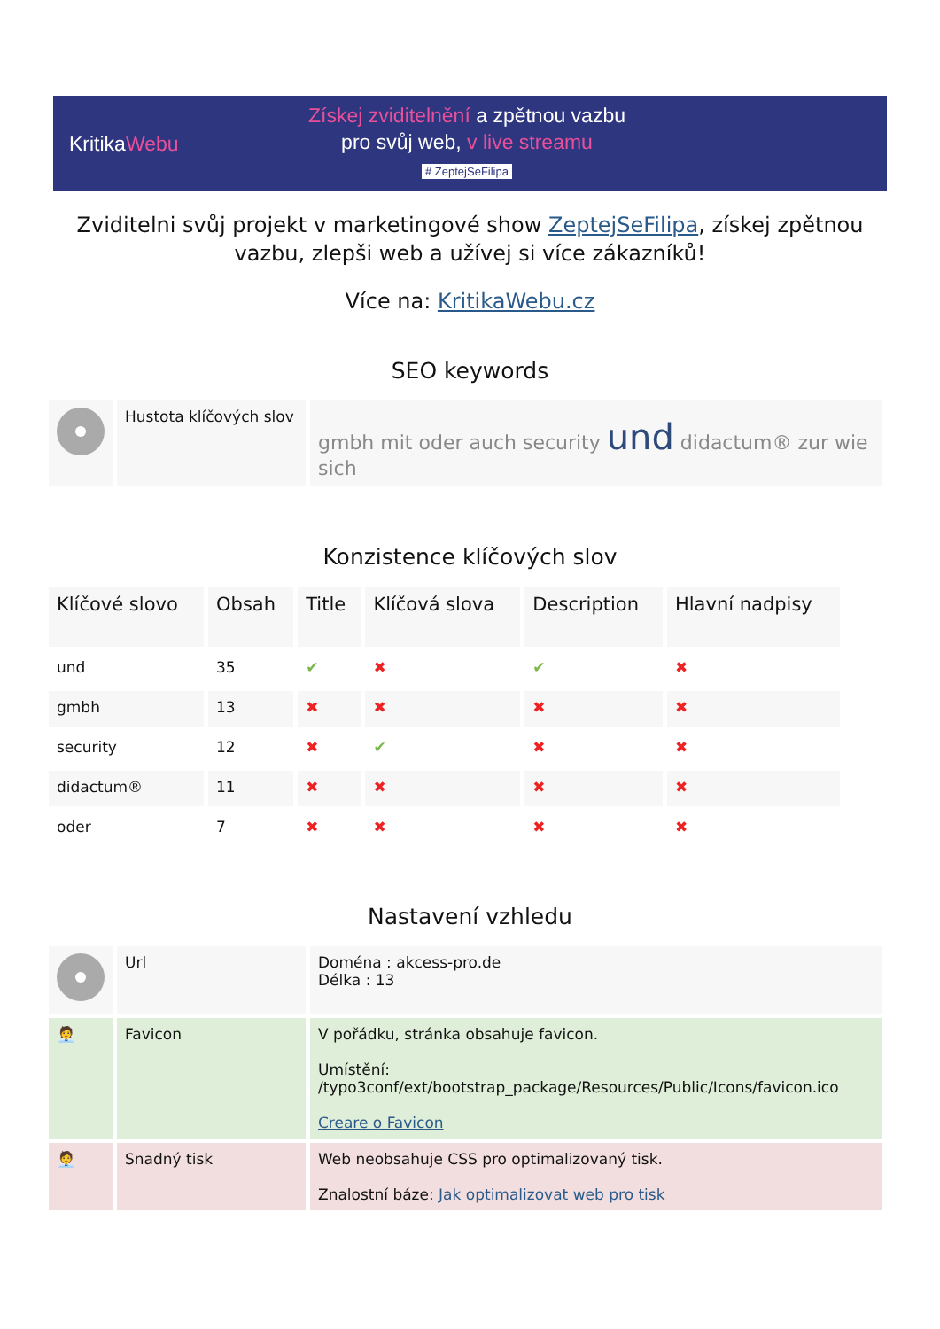KritikaWebu
Získej zviditelnění a zpětnou vazbu
pro svůj web, v live streamu
# ZeptejSeFilipa
Zviditelni svůj projekt v marketingové show ZeptejSeFilipa, získej zpětnou vazbu, zlepši web a užívej si více zákazníků!
Více na: KritikaWebu.cz
SEO keywords
| | Hustota klíčových slov | gmbh mit oder auch security und didactum® zur wie sich |
Konzistence klíčových slov
| Klíčové slovo | Obsah | Title | Klíčová slova | Description | Hlavní nadpisy |
| --- | --- | --- | --- | --- | --- |
| und | 35 | ✔ | ✖ | ✔ | ✖ |
| gmbh | 13 | ✖ | ✖ | ✖ | ✖ |
| security | 12 | ✖ | ✔ | ✖ | ✖ |
| didactum® | 11 | ✖ | ✖ | ✖ | ✖ |
| oder | 7 | ✖ | ✖ | ✖ | ✖ |
Nastavení vzhledu
| | Url | Doména : akcess-pro.de Délka : 13 |
| 🧑‍💼 | Favicon | V pořádku, stránka obsahuje favicon. Umístění: /typo3conf/ext/bootstrap_package/Resources/Public/Icons/favicon.ico Creare o Favicon |
| 🧑‍💼 | Snadný tisk | Web neobsahuje CSS pro optimalizovaný tisk. Znalostní báze: Jak optimalizovat web pro tisk |